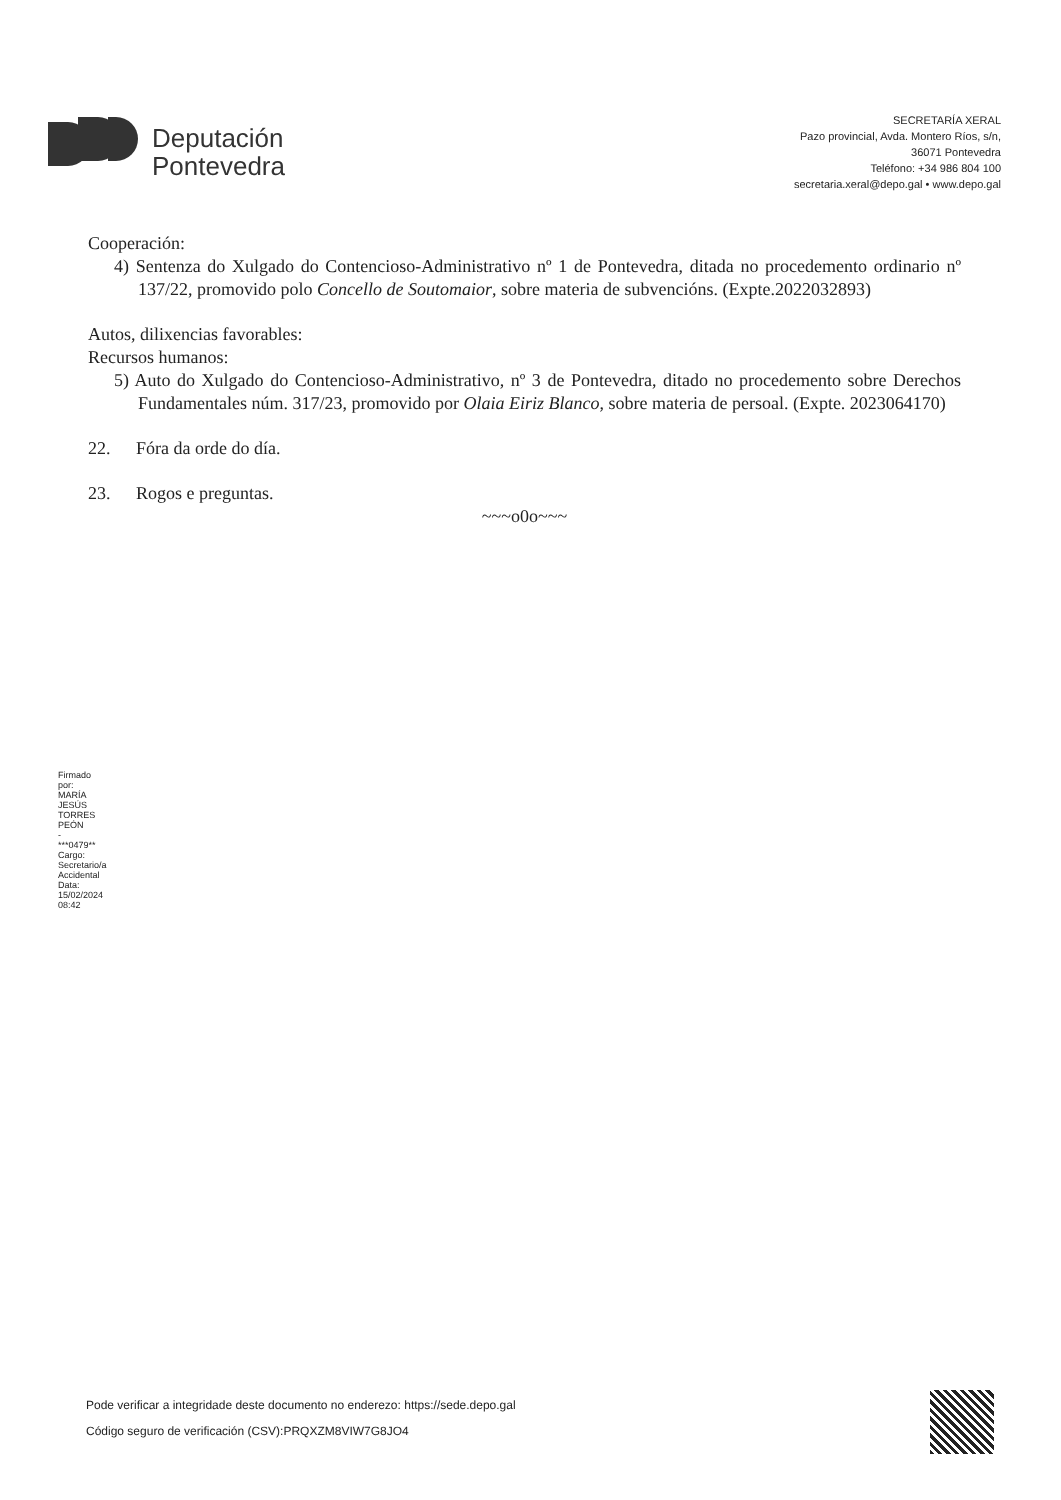Deputación
Pontevedra
SECRETARÍA XERAL
Pazo provincial, Avda. Montero Ríos, s/n,
36071 Pontevedra
Teléfono: +34 986 804 100
secretaria.xeral@depo.gal • www.depo.gal
Cooperación:
4) Sentenza do Xulgado do Contencioso-Administrativo nº 1 de Pontevedra, ditada no procedemento ordinario nº 137/22, promovido polo Concello de Soutomaior, sobre materia de subvencións. (Expte.2022032893)
Autos, dilixencias favorables:
Recursos humanos:
5) Auto do Xulgado do Contencioso-Administrativo, nº 3 de Pontevedra, ditado no procedemento sobre Derechos Fundamentales núm. 317/23, promovido por Olaia Eiriz Blanco, sobre materia de persoal. (Expte. 2023064170)
22. Fóra da orde do día.
23. Rogos e preguntas.
~~~o0o~~~
Firmado por: MARÍA JESÚS TORRES PEÓN - ***0479** Cargo: Secretario/a Accidental Data: 15/02/2024 08:42
Pode verificar a integridade deste documento no enderezo: https://sede.depo.gal
Código seguro de verificación (CSV):PRQXZM8VIW7G8JO4